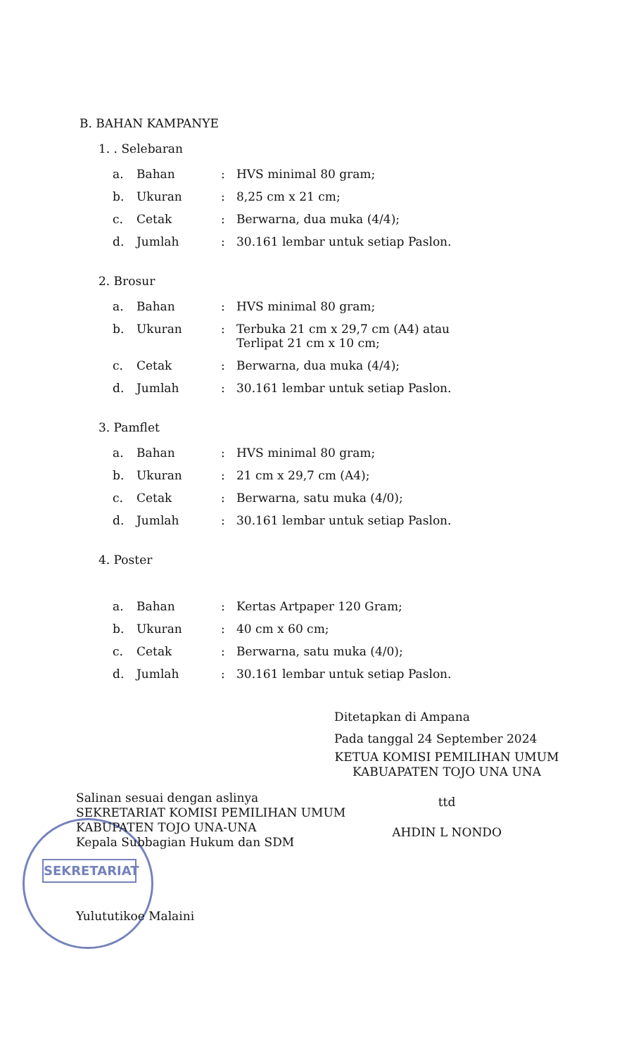SEKRETARIAT
B. BAHAN KAMPANYE
1. . Selebaran
| a. | Bahan | : | HVS minimal 80 gram; |
| b. | Ukuran | : | 8,25 cm x 21 cm; |
| c. | Cetak | : | Berwarna, dua muka (4/4); |
| d. | Jumlah | : | 30.161 lembar untuk setiap Paslon. |
2. Brosur
| a. | Bahan | : | HVS minimal 80 gram; |
| b. | Ukuran | : | Terbuka 21 cm x 29,7 cm (A4) atau Terlipat 21 cm x 10 cm; |
| c. | Cetak | : | Berwarna, dua muka (4/4); |
| d. | Jumlah | : | 30.161 lembar untuk setiap Paslon. |
3. Pamflet
| a. | Bahan | : | HVS minimal 80 gram; |
| b. | Ukuran | : | 21 cm x 29,7 cm (A4); |
| c. | Cetak | : | Berwarna, satu muka (4/0); |
| d. | Jumlah | : | 30.161 lembar untuk setiap Paslon. |
4. Poster
| a. | Bahan | : | Kertas Artpaper 120 Gram; |
| b. | Ukuran | : | 40 cm x 60 cm; |
| c. | Cetak | : | Berwarna, satu muka (4/0); |
| d. | Jumlah | : | 30.161 lembar untuk setiap Paslon. |
Ditetapkan di Ampana
Pada tanggal 24 September 2024
KETUA KOMISI PEMILIHAN UMUM
KABUAPATEN TOJO UNA UNA
ttd
AHDIN L NONDO
Salinan sesuai dengan aslinya
SEKRETARIAT KOMISI PEMILIHAN UMUM
KABUPATEN TOJO UNA-UNA
Kepala Subbagian Hukum dan SDM
Yulututikoe Malaini